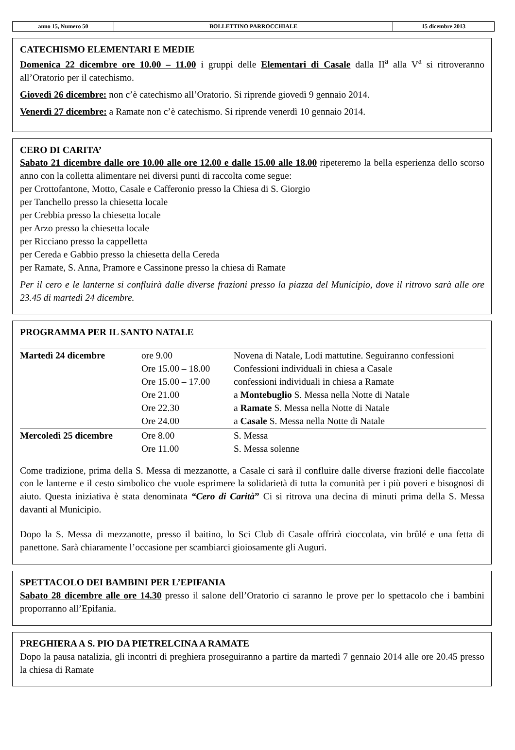| anno 15, Numero 50 | BOLLETTINO PARROCCHIALE | 15 dicembre 2013 |
CATECHISMO ELEMENTARI E MEDIE
Domenica 22 dicembre ore 10.00 – 11.00 i gruppi delle Elementari di Casale dalla II<sup>a</sup> alla V<sup>a</sup> si ritroveranno all’Oratorio per il catechismo.
Giovedì 26 dicembre: non c’è catechismo all’Oratorio. Si riprende giovedì 9 gennaio 2014.
Venerdì 27 dicembre: a Ramate non c’è catechismo. Si riprende venerdì 10 gennaio 2014.
CERO DI CARITA’
Sabato 21 dicembre dalle ore 10.00 alle ore 12.00 e dalle 15.00 alle 18.00 ripeteremo la bella esperienza dello scorso anno con la colletta alimentare nei diversi punti di raccolta come segue:
per Crottofantone, Motto, Casale e Cafferonio presso la Chiesa di S. Giorgio
per Tanchello presso la chiesetta locale
per Crebbia presso la chiesetta locale
per Arzo presso la chiesetta locale
per Ricciano presso la cappelletta
per Cereda e Gabbio presso la chiesetta della Cereda
per Ramate, S. Anna, Pramore e Cassinone presso la chiesa di Ramate
Per il cero e le lanterne si confluirà dalle diverse frazioni presso la piazza del Municipio, dove il ritrovo sarà alle ore 23.45 di martedì 24 dicembre.
PROGRAMMA PER IL SANTO NATALE
| Martedì 24 dicembre | ore 9.00 | Novena di Natale, Lodi mattutine. Seguiranno confessioni |
| | Ore 15.00 – 18.00 | Confessioni individuali in chiesa a Casale |
| | Ore 15.00 – 17.00 | confessioni individuali in chiesa a Ramate |
| | Ore 21.00 | a Montebuglio S. Messa nella Notte di Natale |
| | Ore 22.30 | a Ramate S. Messa nella Notte di Natale |
| | Ore 24.00 | a Casale S. Messa nella Notte di Natale |
| Mercoledì 25 dicembre | Ore 8.00 | S. Messa |
| | Ore 11.00 | S. Messa solenne |
Come tradizione, prima della S. Messa di mezzanotte, a Casale ci sarà il confluire dalle diverse frazioni delle fiaccolate con le lanterne e il cesto simbolico che vuole esprimere la solidarietà di tutta la comunità per i più poveri e bisognosi di aiuto. Questa iniziativa è stata denominata “Cero di Carità” Ci si ritrova una decina di minuti prima della S. Messa davanti al Municipio.
Dopo la S. Messa di mezzanotte, presso il baitino, lo Sci Club di Casale offrirà cioccolata, vin brûlé e una fetta di panettone. Sarà chiaramente l’occasione per scambiarci gioiosamente gli Auguri.
SPETTACOLO DEI BAMBINI PER L’EPIFANIA
Sabato 28 dicembre alle ore 14.30 presso il salone dell’Oratorio ci saranno le prove per lo spettacolo che i bambini proporranno all’Epifania.
PREGHIERA A S. PIO DA PIETRELCINA A RAMATE
Dopo la pausa natalizia, gli incontri di preghiera proseguiranno a partire da martedì 7 gennaio 2014 alle ore 20.45 presso la chiesa di Ramate